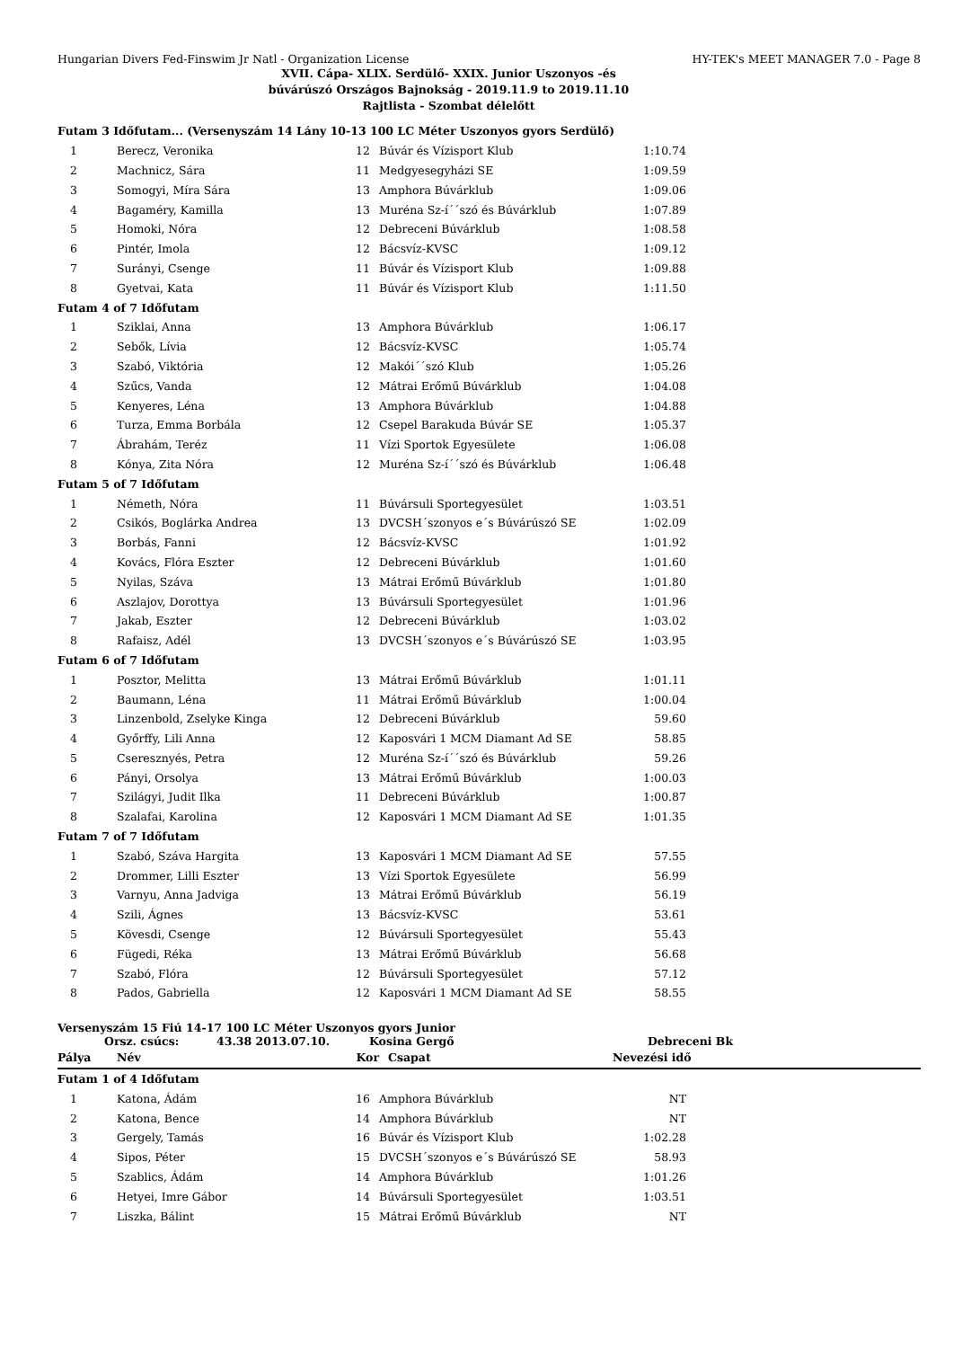Hungarian Divers Fed-Finswim Jr Natl - Organization License HY-TEK's MEET MANAGER 7.0 - Page 8
XVII. Cápa- XLIX. Serdülő- XXIX. Junior Uszonyos -és
búvárúszó Országos Bajnokság - 2019.11.9 to 2019.11.10
Rajtlista - Szombat délelőtt
| Futam 3 Időfutam... (Versenyszám 14 Lány 10-13 100 LC Méter Uszonyos gyors Serdülő) | | | | | |
| 1 | | Berecz, Veronika | 12 | Búvár és Vízisport Klub | 1:10.74 |
| 2 | | Machnicz, Sára | 11 | Medgyesegyházi SE | 1:09.59 |
| 3 | | Somogyi, Míra Sára | 13 | Amphora Búvárklub | 1:09.06 |
| 4 | | Bagaméry, Kamilla | 13 | Muréna Sz-í´´szó és Búvárklub | 1:07.89 |
| 5 | | Homoki, Nóra | 12 | Debreceni Búvárklub | 1:08.58 |
| 6 | | Pintér, Imola | 12 | Bácsvíz-KVSC | 1:09.12 |
| 7 | | Surányi, Csenge | 11 | Búvár és Vízisport Klub | 1:09.88 |
| 8 | | Gyetvai, Kata | 11 | Búvár és Vízisport Klub | 1:11.50 |
| Futam 4 of 7 Időfutam | | | | | |
| 1 | | Sziklai, Anna | 13 | Amphora Búvárklub | 1:06.17 |
| 2 | | Sebők, Lívia | 12 | Bácsvíz-KVSC | 1:05.74 |
| 3 | | Szabó, Viktória | 12 | Makói´´szó Klub | 1:05.26 |
| 4 | | Szűcs, Vanda | 12 | Mátrai Erőmű Búvárklub | 1:04.08 |
| 5 | | Kenyeres, Léna | 13 | Amphora Búvárklub | 1:04.88 |
| 6 | | Turza, Emma Borbála | 12 | Csepel Barakuda Búvár SE | 1:05.37 |
| 7 | | Ábrahám, Teréz | 11 | Vízi Sportok Egyesülete | 1:06.08 |
| 8 | | Kónya, Zita Nóra | 12 | Muréna Sz-í´´szó és Búvárklub | 1:06.48 |
| Futam 5 of 7 Időfutam | | | | | |
| 1 | | Németh, Nóra | 11 | Búvársuli Sportegyesület | 1:03.51 |
| 2 | | Csikós, Boglárka Andrea | 13 | DVCSH´szonyos e´s Búvárúszó SE | 1:02.09 |
| 3 | | Borbás, Fanni | 12 | Bácsvíz-KVSC | 1:01.92 |
| 4 | | Kovács, Flóra Eszter | 12 | Debreceni Búvárklub | 1:01.60 |
| 5 | | Nyilas, Száva | 13 | Mátrai Erőmű Búvárklub | 1:01.80 |
| 6 | | Aszlajov, Dorottya | 13 | Búvársuli Sportegyesület | 1:01.96 |
| 7 | | Jakab, Eszter | 12 | Debreceni Búvárklub | 1:03.02 |
| 8 | | Rafaisz, Adél | 13 | DVCSH´szonyos e´s Búvárúszó SE | 1:03.95 |
| Futam 6 of 7 Időfutam | | | | | |
| 1 | | Posztor, Melitta | 13 | Mátrai Erőmű Búvárklub | 1:01.11 |
| 2 | | Baumann, Léna | 11 | Mátrai Erőmű Búvárklub | 1:00.04 |
| 3 | | Linzenbold, Zselyke Kinga | 12 | Debreceni Búvárklub | 59.60 |
| 4 | | Győrffy, Lili Anna | 12 | Kaposvári 1 MCM Diamant Ad SE | 58.85 |
| 5 | | Cseresznyés, Petra | 12 | Muréna Sz-í´´szó és Búvárklub | 59.26 |
| 6 | | Pányi, Orsolya | 13 | Mátrai Erőmű Búvárklub | 1:00.03 |
| 7 | | Szilágyi, Judit Ilka | 11 | Debreceni Búvárklub | 1:00.87 |
| 8 | | Szalafai, Karolina | 12 | Kaposvári 1 MCM Diamant Ad SE | 1:01.35 |
| Futam 7 of 7 Időfutam | | | | | |
| 1 | | Szabó, Száva Hargita | 13 | Kaposvári 1 MCM Diamant Ad SE | 57.55 |
| 2 | | Drommer, Lilli Eszter | 13 | Vízi Sportok Egyesülete | 56.99 |
| 3 | | Varnyu, Anna Jadviga | 13 | Mátrai Erőmű Búvárklub | 56.19 |
| 4 | | Szili, Ágnes | 13 | Bácsvíz-KVSC | 53.61 |
| 5 | | Kövesdi, Csenge | 12 | Búvársuli Sportegyesület | 55.43 |
| 6 | | Fügedi, Réka | 13 | Mátrai Erőmű Búvárklub | 56.68 |
| 7 | | Szabó, Flóra | 12 | Búvársuli Sportegyesület | 57.12 |
| 8 | | Pados, Gabriella | 12 | Kaposvári 1 MCM Diamant Ad SE | 58.55 |
Versenyszám 15 Fiú 14-17 100 LC Méter Uszonyos gyors Junior
Orsz. csúcs: 43.38 2013.07.10. Kosina Gergő Debreceni Bk
| Pálya | Név | Kor | Csapat | Nevezési idő | |
| --- | --- | --- | --- | --- | --- |
| Futam 1 of 4 Időfutam | | | | | |
| 1 | | Katona, Ádám | 16 | Amphora Búvárklub | NT |
| 2 | | Katona, Bence | 14 | Amphora Búvárklub | NT |
| 3 | | Gergely, Tamás | 16 | Búvár és Vízisport Klub | 1:02.28 |
| 4 | | Sipos, Péter | 15 | DVCSH´szonyos e´s Búvárúszó SE | 58.93 |
| 5 | | Szablics, Ádám | 14 | Amphora Búvárklub | 1:01.26 |
| 6 | | Hetyei, Imre Gábor | 14 | Búvársuli Sportegyesület | 1:03.51 |
| 7 | | Liszka, Bálint | 15 | Mátrai Erőmű Búvárklub | NT |